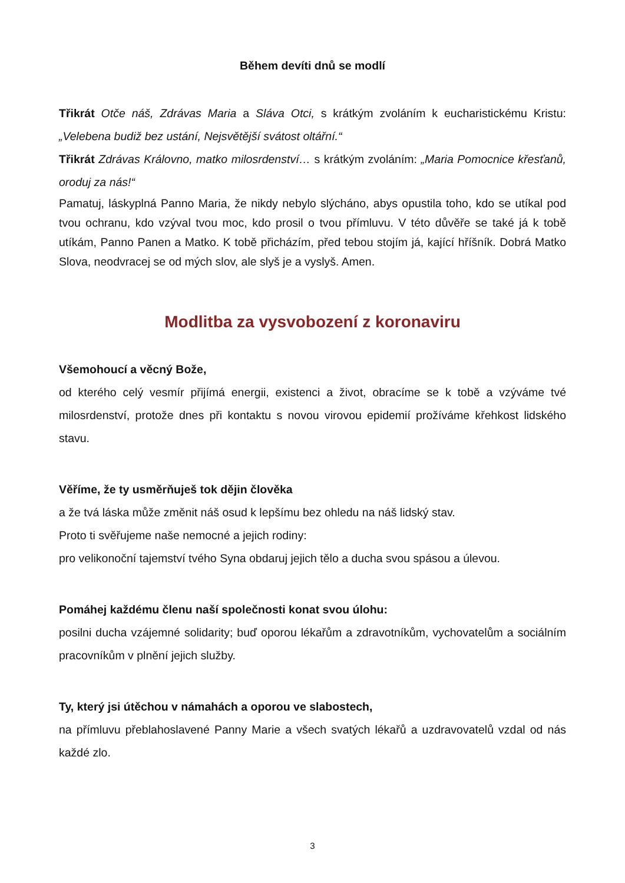Během devíti dnů se modlí
Třikrát Otče náš, Zdrávas Maria a Sláva Otci, s krátkým zvoláním k eucharistickému Kristu: „Velebena budiž bez ustání, Nejsvětější svátost oltářní.“
Třikrát Zdrávas Královno, matko milosrdenství… s krátkým zvoláním: „Maria Pomocnice křesťanů, oroduj za nás!“
Pamatuj, láskyplná Panno Maria, že nikdy nebylo slýcháno, abys opustila toho, kdo se utíkal pod tvou ochranu, kdo vzýval tvou moc, kdo prosil o tvou přímluvu. V této důvěře se také já k tobě utíkám, Panno Panen a Matko. K tobě přicházím, před tebou stojím já, kající hříšník. Dobrá Matko Slova, neodvracej se od mých slov, ale slyš je a vyslyš. Amen.
Modlitba za vysvobození z koronaviru
Všemohoucí a věcný Bože,
od kterého celý vesmír přijímá energii, existenci a život, obracíme se k tobě a vzýváme tvé milosrdenství, protože dnes při kontaktu s novou virovou epidemií prožíváme křehkost lidského stavu.
Věříme, že ty usměrňuješ tok dějin člověka
a že tvá láska může změnit náš osud k lepšímu bez ohledu na náš lidský stav.
Proto ti svěřujeme naše nemocné a jejich rodiny:
pro velikonoční tajemství tvého Syna obdaruj jejich tělo a ducha svou spásou a úlevou.
Pomáhej každému členu naší společnosti konat svou úlohu:
posilni ducha vzájemné solidarity; buď oporou lékařům a zdravotníkům, vychovatelům a sociálním pracovníkům v plnění jejich služby.
Ty, který jsi útěchou v námahách a oporou ve slabostech,
na přímluvu přeblahoslavené Panny Marie a všech svatých lékařů a uzdravovatelů vzdal od nás každé zlo.
3